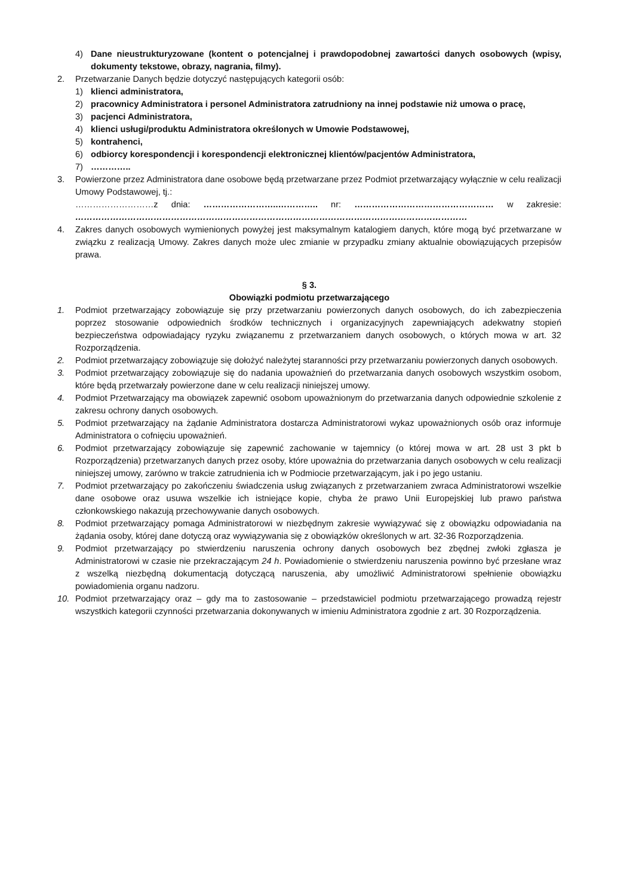4) Dane nieustrukturyzowane (kontent o potencjalnej i prawdopodobnej zawartości danych osobowych (wpisy, dokumenty tekstowe, obrazy, nagrania, filmy).
2. Przetwarzanie Danych będzie dotyczyć następujących kategorii osób:
1) klienci administratora,
2) pracownicy Administratora i personel Administratora zatrudniony na innej podstawie niż umowa o pracę,
3) pacjenci Administratora,
4) klienci usługi/produktu Administratora określonych w Umowie Podstawowej,
5) kontrahenci,
6) odbiorcy korespondencji i korespondencji elektronicznej klientów/pacjentów Administratora,
7) …………..
3. Powierzone przez Administratora dane osobowe będą przetwarzane przez Podmiot przetwarzający wyłącznie w celu realizacji Umowy Podstawowej, tj.:
………………………z dnia: ……………………..………….. nr: ………………………………………… w zakresie: ………………………………………………………………………………………………………………………
4. Zakres danych osobowych wymienionych powyżej jest maksymalnym katalogiem danych, które mogą być przetwarzane w związku z realizacją Umowy. Zakres danych może ulec zmianie w przypadku zmiany aktualnie obowiązujących przepisów prawa.
§ 3.
Obowiązki podmiotu przetwarzającego
1. Podmiot przetwarzający zobowiązuje się przy przetwarzaniu powierzonych danych osobowych, do ich zabezpieczenia poprzez stosowanie odpowiednich środków technicznych i organizacyjnych zapewniających adekwatny stopień bezpieczeństwa odpowiadający ryzyku związanemu z przetwarzaniem danych osobowych, o których mowa w art. 32 Rozporządzenia.
2. Podmiot przetwarzający zobowiązuje się dołożyć należytej staranności przy przetwarzaniu powierzonych danych osobowych.
3. Podmiot przetwarzający zobowiązuje się do nadania upoważnień do przetwarzania danych osobowych wszystkim osobom, które będą przetwarzały powierzone dane w celu realizacji niniejszej umowy.
4. Podmiot Przetwarzający ma obowiązek zapewnić osobom upoważnionym do przetwarzania danych odpowiednie szkolenie z zakresu ochrony danych osobowych.
5. Podmiot przetwarzający na żądanie Administratora dostarcza Administratorowi wykaz upoważnionych osób oraz informuje Administratora o cofnięciu upoważnień.
6. Podmiot przetwarzający zobowiązuje się zapewnić zachowanie w tajemnicy (o której mowa w art. 28 ust 3 pkt b Rozporządzenia) przetwarzanych danych przez osoby, które upoważnia do przetwarzania danych osobowych w celu realizacji niniejszej umowy, zarówno w trakcie zatrudnienia ich w Podmiocie przetwarzającym, jak i po jego ustaniu.
7. Podmiot przetwarzający po zakończeniu świadczenia usług związanych z przetwarzaniem zwraca Administratorowi wszelkie dane osobowe oraz usuwa wszelkie ich istniejące kopie, chyba że prawo Unii Europejskiej lub prawo państwa członkowskiego nakazują przechowywanie danych osobowych.
8. Podmiot przetwarzający pomaga Administratorowi w niezbędnym zakresie wywiązywać się z obowiązku odpowiadania na żądania osoby, której dane dotyczą oraz wywiązywania się z obowiązków określonych w art. 32-36 Rozporządzenia.
9. Podmiot przetwarzający po stwierdzeniu naruszenia ochrony danych osobowych bez zbędnej zwłoki zgłasza je Administratorowi w czasie nie przekraczającym 24 h. Powiadomienie o stwierdzeniu naruszenia powinno być przesłane wraz z wszelką niezbędną dokumentacją dotyczącą naruszenia, aby umożliwić Administratorowi spełnienie obowiązku powiadomienia organu nadzoru.
10. Podmiot przetwarzający oraz – gdy ma to zastosowanie – przedstawiciel podmiotu przetwarzającego prowadzą rejestr wszystkich kategorii czynności przetwarzania dokonywanych w imieniu Administratora zgodnie z art. 30 Rozporządzenia.